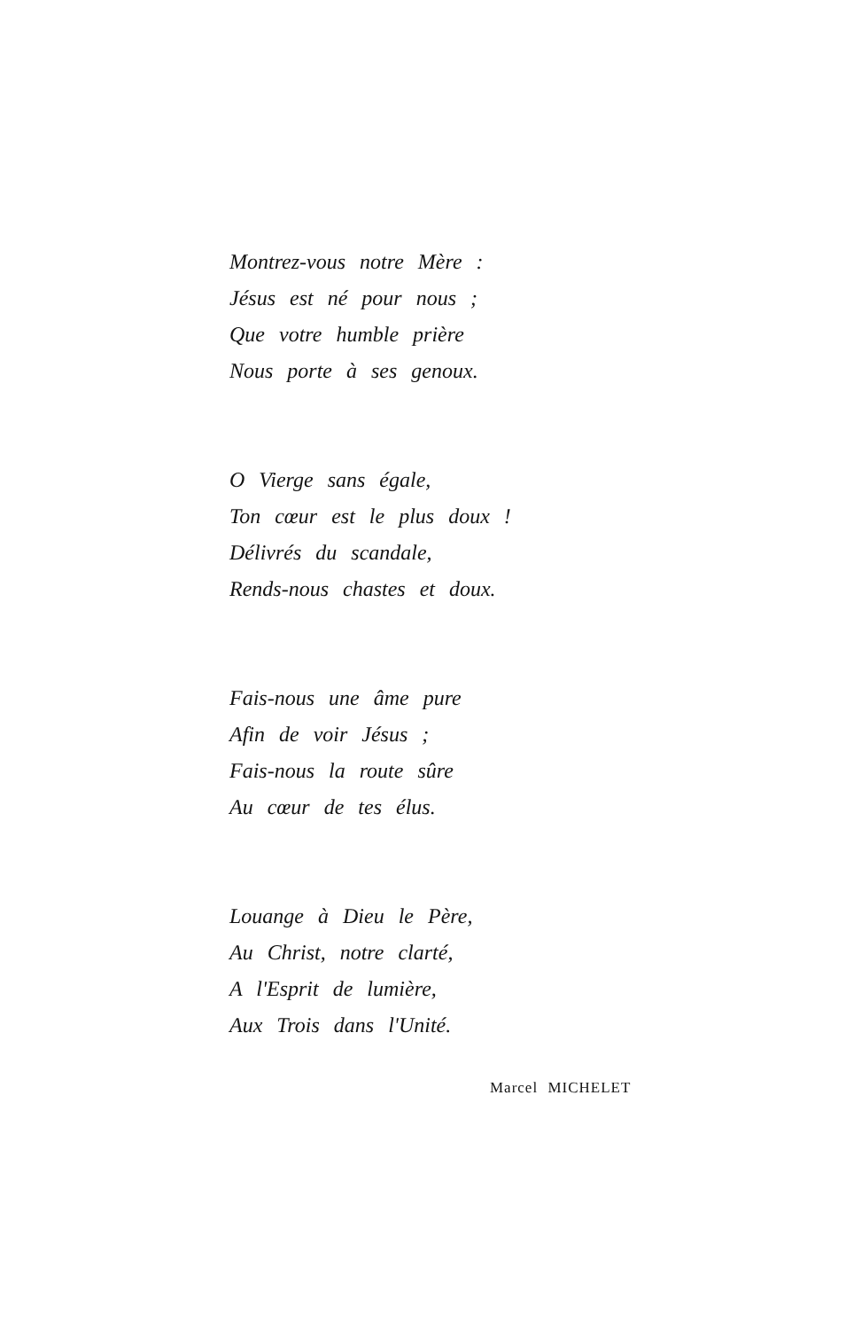Montrez-vous notre Mère :
Jésus est né pour nous ;
Que votre humble prière
Nous porte à ses genoux.
O Vierge sans égale,
Ton cœur est le plus doux !
Délivrés du scandale,
Rends-nous chastes et doux.
Fais-nous une âme pure
Afin de voir Jésus ;
Fais-nous la route sûre
Au cœur de tes élus.
Louange à Dieu le Père,
Au Christ, notre clarté,
A l'Esprit de lumière,
Aux Trois dans l'Unité.
Marcel MICHELET